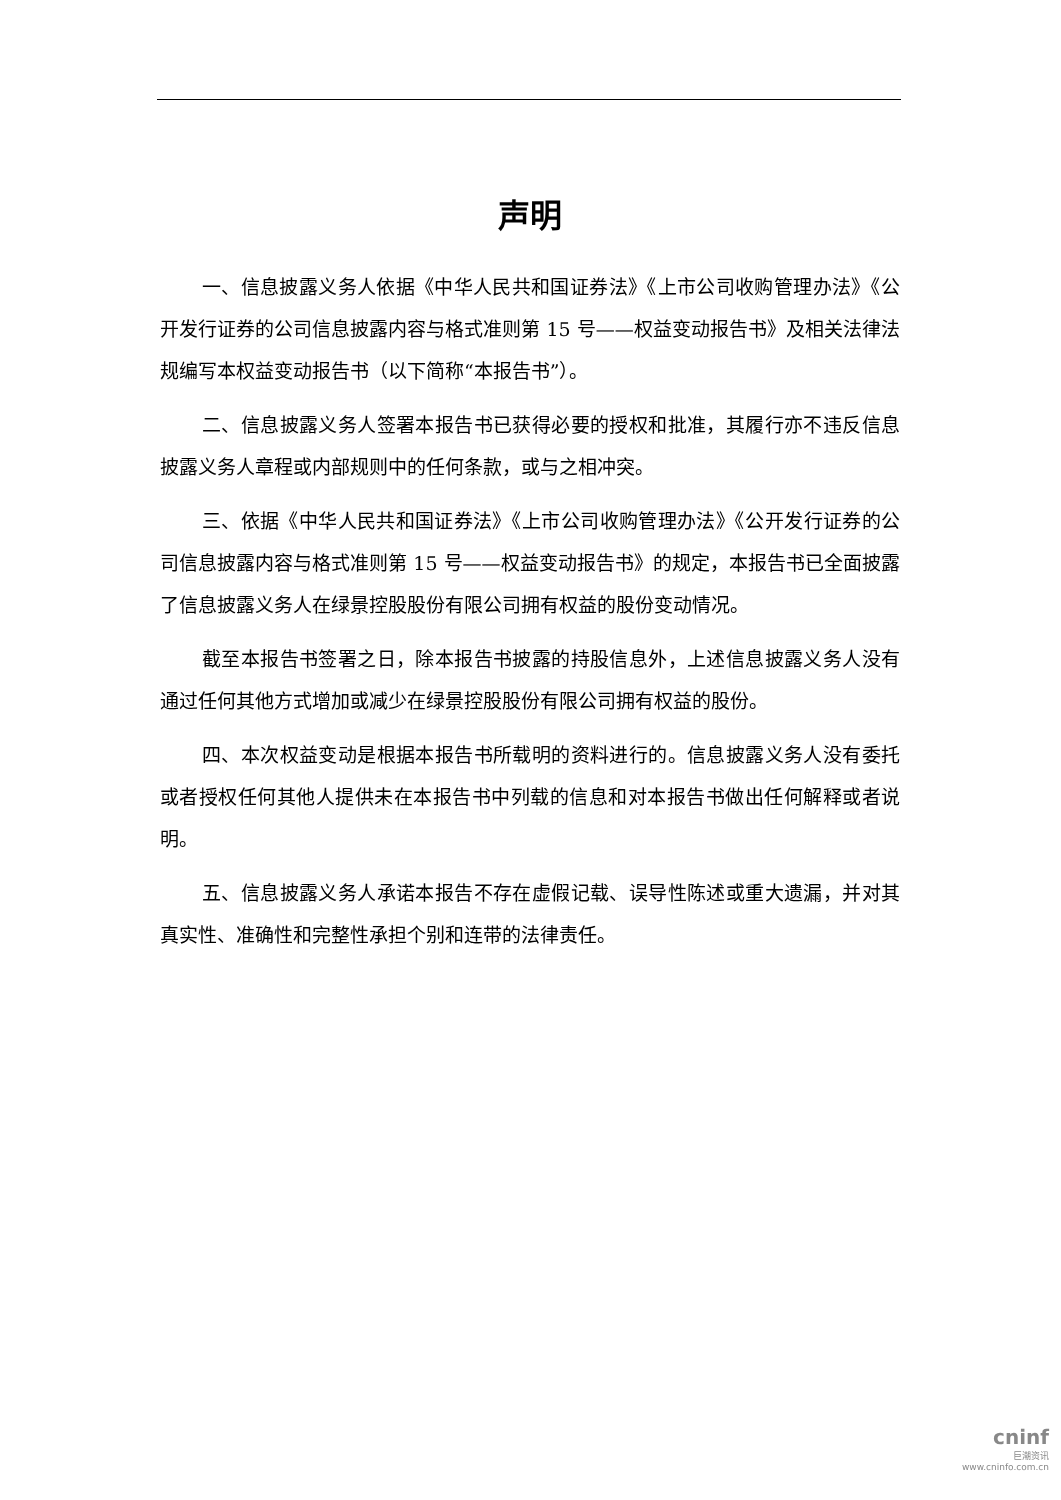声明
一、信息披露义务人依据《中华人民共和国证券法》《上市公司收购管理办法》《公开发行证券的公司信息披露内容与格式准则第 15 号——权益变动报告书》及相关法律法规编写本权益变动报告书（以下简称“本报告书”）。
二、信息披露义务人签署本报告书已获得必要的授权和批准，其履行亦不违反信息披露义务人章程或内部规则中的任何条款，或与之相冲突。
三、依据《中华人民共和国证券法》《上市公司收购管理办法》《公开发行证券的公司信息披露内容与格式准则第 15 号——权益变动报告书》的规定，本报告书已全面披露了信息披露义务人在绿景控股股份有限公司拥有权益的股份变动情况。
截至本报告书签署之日，除本报告书披露的持股信息外，上述信息披露义务人没有通过任何其他方式增加或减少在绿景控股股份有限公司拥有权益的股份。
四、本次权益变动是根据本报告书所载明的资料进行的。信息披露义务人没有委托或者授权任何其他人提供未在本报告书中列载的信息和对本报告书做出任何解释或者说明。
五、信息披露义务人承诺本报告不存在虚假记载、误导性陈述或重大遗漏，并对其真实性、准确性和完整性承担个别和连带的法律责任。
cninf
巨潮资讯
www.cninfo.com.cn